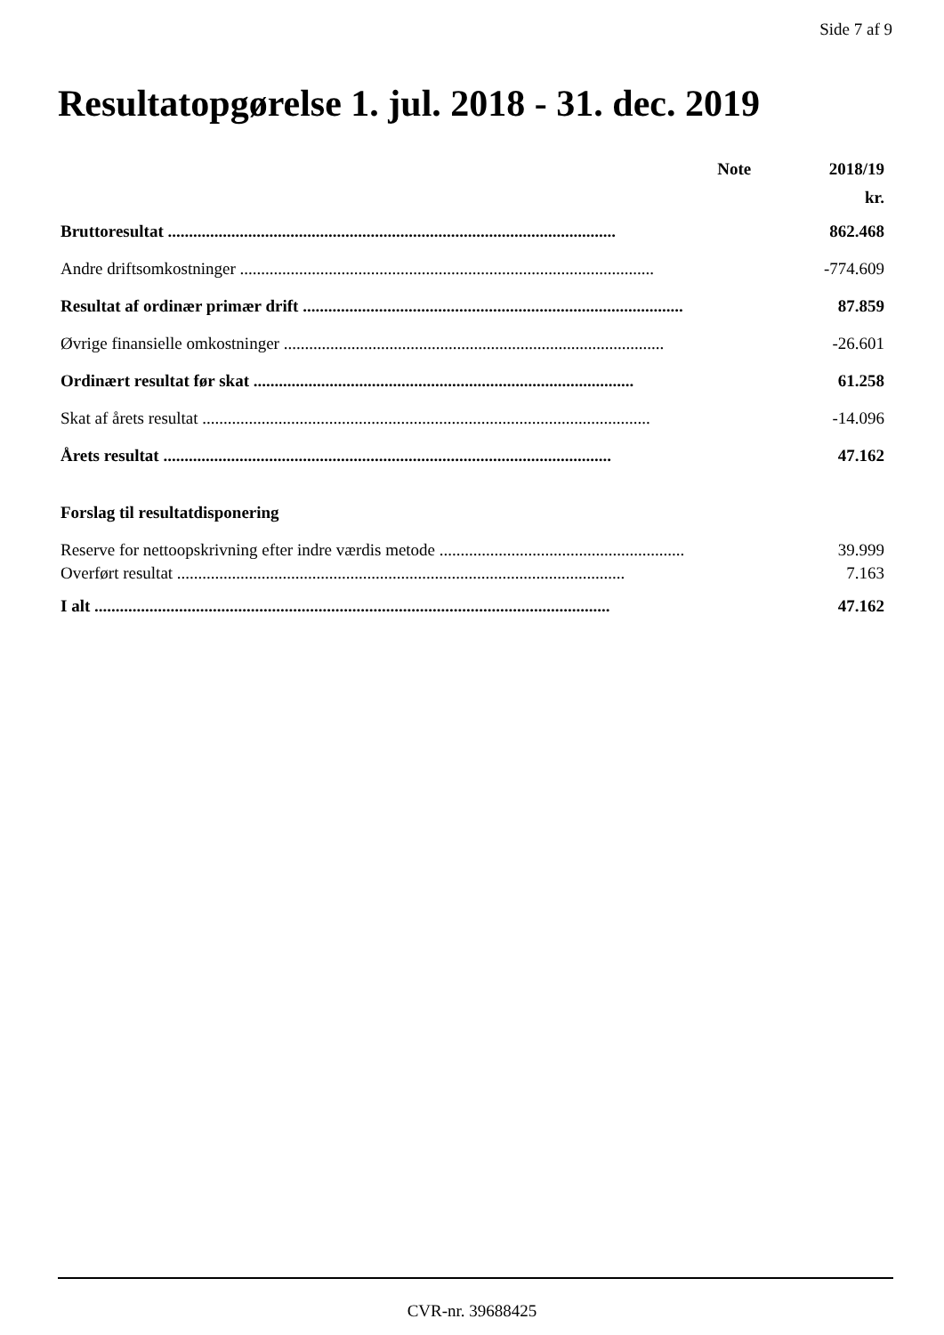Side 7 af 9
Resultatopgørelse 1. jul. 2018 - 31. dec. 2019
| | Note | 2018/19 |
| --- | --- | --- |
| | | kr. |
| Bruttoresultat .......................................................................................................... | | 862.468 |
| Andre driftsomkostninger .................................................................................................. | | -774.609 |
| Resultat af ordinær primær drift .......................................................................................... | | 87.859 |
| Øvrige finansielle omkostninger .......................................................................................... | | -26.601 |
| Ordinært resultat før skat .......................................................................................... | | 61.258 |
| Skat af årets resultat .......................................................................................................... | | -14.096 |
| Årets resultat .......................................................................................................... | | 47.162 |
| Forslag til resultatdisponering | | |
| Reserve for nettoopskrivning efter indre værdis metode .......................................................... | | 39.999 |
| Overført resultat .......................................................................................................... | | 7.163 |
| I alt .......................................................................................................................... | | 47.162 |
CVR-nr. 39688425